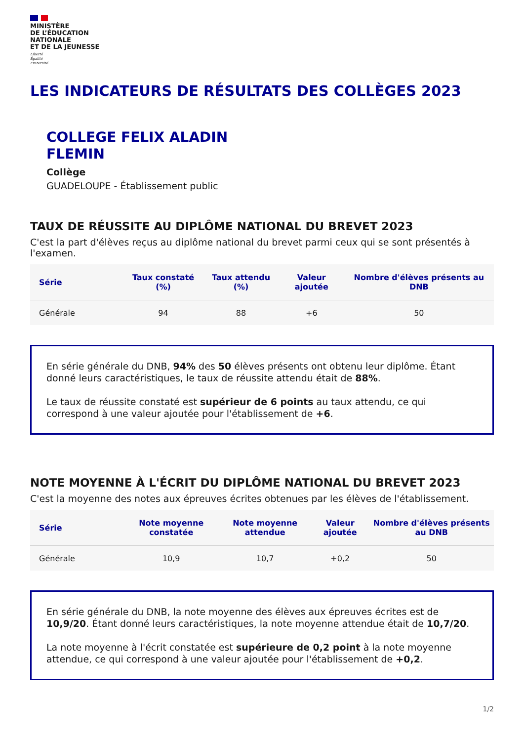MINISTÈRE
DE L’ÉDUCATION
NATIONALE
ET DE LA JEUNESSE
Liberté
Égalité
Fraternité
LES INDICATEURS DE RÉSULTATS DES COLLÈGES 2023
COLLEGE FELIX ALADIN
FLEMIN
Collège
GUADELOUPE - Établissement public
TAUX DE RÉUSSITE AU DIPLÔME NATIONAL DU BREVET 2023
C'est la part d'élèves reçus au diplôme national du brevet parmi ceux qui se sont présentés à l'examen.
| Série | Taux constaté (%) | Taux attendu (%) | Valeur ajoutée | Nombre d'élèves présents au DNB |
| --- | --- | --- | --- | --- |
| Générale | 94 | 88 | +6 | 50 |
En série générale du DNB, 94% des 50 élèves présents ont obtenu leur diplôme. Étant donné leurs caractéristiques, le taux de réussite attendu était de 88%.
Le taux de réussite constaté est supérieur de 6 points au taux attendu, ce qui correspond à une valeur ajoutée pour l'établissement de +6.
NOTE MOYENNE À L'ÉCRIT DU DIPLÔME NATIONAL DU BREVET 2023
C'est la moyenne des notes aux épreuves écrites obtenues par les élèves de l'établissement.
| Série | Note moyenne constatée | Note moyenne attendue | Valeur ajoutée | Nombre d'élèves présents au DNB |
| --- | --- | --- | --- | --- |
| Générale | 10,9 | 10,7 | +0,2 | 50 |
En série générale du DNB, la note moyenne des élèves aux épreuves écrites est de 10,9/20. Étant donné leurs caractéristiques, la note moyenne attendue était de 10,7/20.
La note moyenne à l'écrit constatée est supérieure de 0,2 point à la note moyenne attendue, ce qui correspond à une valeur ajoutée pour l'établissement de +0,2.
1/2